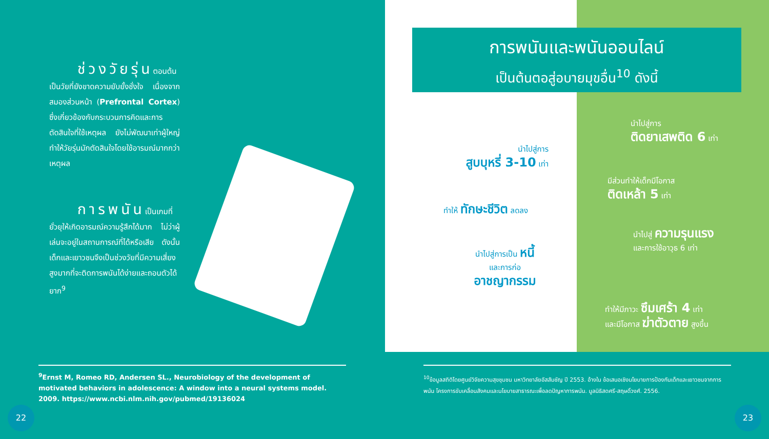ช่วงวัยรุ่นตอนต้นเป็นวัยที่ยังขาดความยับยั้งชั่งใจ เนื่องจากสมองส่วนหน้า (Prefrontal Cortex) ซึ่งเกี่ยวข้องกับกระบวนการคิดและการตัดสินใจที่ใช้เหตุผล ยังไม่พัฒนาเท่าผู้ใหญ่ ทำให้วัยรุ่นมักตัดสินใจโดยใช้อารมณ์มากกว่าเหตุผล
การพนันเป็นเกมที่ยั่วยุให้เกิดอารมณ์ความรู้สึกได้มาก ไม่ว่าผู้เล่นจะอยู่ในสถานการณ์ที่ได้หรือเสีย ดังนั้นเด็กและเยาวชนจึงเป็นช่วงวัยที่มีความเสี่ยงสูงมากที่จะติดการพนันได้ง่ายและถอนตัวได้ยาก<sup>9</sup>
<sup>9</sup> Ernst M, Romeo RD, Andersen SL., Neurobiology of the development of motivated behaviors in adolescence: A window into a neural systems model. 2009. https://www.ncbi.nlm.nih.gov/pubmed/19136024
22
การพนันและพนันออนไลน์
เป็นต้นตอสู่อบายมุขอื่น<sup>10</sup> ดังนี้
นำไปสู่การ
สูบบุหรี่ 3-10 เท่า
ทำให้ ทักษะชีวิต ลดลง
นำไปสู่การเป็น หนี้
และการก่อ
อาชญากรรม
นำไปสู่การ
ติดยาเสพติด 6 เท่า
มีส่วนทำให้เด็กมีโอกาส
ติดเหล้า 5 เท่า
นำไปสู่ ความรุนแรง
และการใช้อาวุธ 6 เท่า
ทำให้มีภาวะ ซึมเศร้า 4 เท่า
และมีโอกาส ฆ่าตัวตาย สูงขึ้น
<sup>10</sup> ข้อมูลสถิติโดยศูนย์วิจัยความสุขชุมชน มหาวิทยาลัยอัสสัมชัญ ปี 2553. อ้างใน ข้อเสนอเชิงนโยบายการป้องกันเด็กและเยาวชนจากการพนัน โครงการขับเคลื่อนสังคมและนโยบายสาธารณะเพื่อลดปัญหาการพนัน. มูลนิธิสดศรี-สฤษดิ์วงศ์. 2556.
23